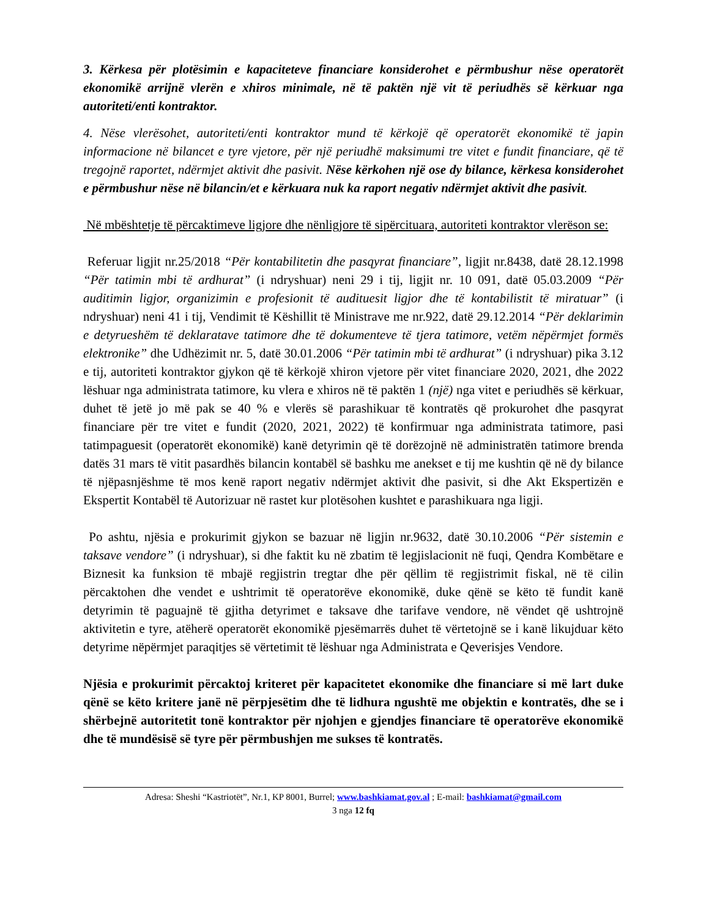3. Kërkesa për plotësimin e kapaciteteve financiare konsiderohet e përmbushur nëse operatorët ekonomikë arrijnë vlerën e xhiros minimale, në të paktën një vit të periudhës së kërkuar nga autoriteti/enti kontraktor.
4. Nëse vlerësohet, autoriteti/enti kontraktor mund të kërkojë që operatorët ekonomikë të japin informacione në bilancet e tyre vjetore, për një periudhë maksimumi tre vitet e fundit financiare, që të tregojnë raportet, ndërmjet aktivit dhe pasivit. Nëse kërkohen një ose dy bilance, kërkesa konsiderohet e përmbushur nëse në bilancin/et e kërkuara nuk ka raport negativ ndërmjet aktivit dhe pasivit.
Në mbështetje të përcaktimeve ligjore dhe nënligjore të sipërcituara, autoriteti kontraktor vlerëson se:
Referuar ligjit nr.25/2018 “Për kontabilitetin dhe pasqyrat financiare”, ligjit nr.8438, datë 28.12.1998 “Për tatimin mbi të ardhurat” (i ndryshuar) neni 29 i tij, ligjit nr. 10 091, datë 05.03.2009 “Për auditimin ligjor, organizimin e profesionit të audituesit ligjor dhe të kontabilistit të miratuar” (i ndryshuar) neni 41 i tij, Vendimit të Këshillit të Ministrave me nr.922, datë 29.12.2014 “Për deklarimin e detyrueshëm të deklaratave tatimore dhe të dokumenteve të tjera tatimore, vetëm nëpërmjet formës elektronike” dhe Udhëzimit nr. 5, datë 30.01.2006 “Për tatimin mbi të ardhurat” (i ndryshuar) pika 3.12 e tij, autoriteti kontraktor gjykon që të kërkojë xhiron vjetore për vitet financiare 2020, 2021, dhe 2022 lëshuar nga administrata tatimore, ku vlera e xhiros në të paktën 1 (një) nga vitet e periudhës së kërkuar, duhet të jetë jo më pak se 40 % e vlerës së parashikuar të kontratës që prokurohet dhe pasqyrat financiare për tre vitet e fundit (2020, 2021, 2022) të konfirmuar nga administrata tatimore, pasi tatimpaguesit (operatorët ekonomikë) kanë detyrimin që të dorëzojnë në administratën tatimore brenda datës 31 mars të vitit pasardhës bilancin kontabël së bashku me anekset e tij me kushtin që në dy bilance të njëpasnjëshme të mos kenë raport negativ ndërmjet aktivit dhe pasivit, si dhe Akt Ekspertizën e Ekspertit Kontabël të Autorizuar në rastet kur plotësohen kushtet e parashikuara nga ligji.
Po ashtu, njësia e prokurimit gjykon se bazuar në ligjin nr.9632, datë 30.10.2006 “Për sistemin e taksave vendore” (i ndryshuar), si dhe faktit ku në zbatim të legjislacionit në fuqi, Qendra Kombëtare e Biznesit ka funksion të mbajë regjistrin tregtar dhe për qëllim të regjistrimit fiskal, në të cilin përcaktohen dhe vendet e ushtrimit të operatorëve ekonomikë, duke qënë se këto të fundit kanë detyrimin të paguajnë të gjitha detyrimet e taksave dhe tarifave vendore, në vëndet që ushtrojnë aktivitetin e tyre, atëherë operatorët ekonomikë pjesëmarrës duhet të vërtetojnë se i kanë likujduar këto detyrime nëpërmjet paraqitjes së vërtetimit të lëshuar nga Administrata e Qeverisjes Vendore.
Njësia e prokurimit përcaktoj kriteret për kapacitetet ekonomike dhe financiare si më lart duke qënë se këto kritere janë në përpjesëtim dhe të lidhura ngushtë me objektin e kontratës, dhe se i shërbejnë autoritetit tonë kontraktor për njohjen e gjendjes financiare të operatorëve ekonomikë dhe të mundësisë së tyre për përmbushjen me sukses të kontratës.
Adresa: Sheshi “Kastriotët”, Nr.1, KP 8001, Burrel; www.bashkiamat.gov.al ; E-mail: bashkiamat@gmail.com
3 nga 12 fq